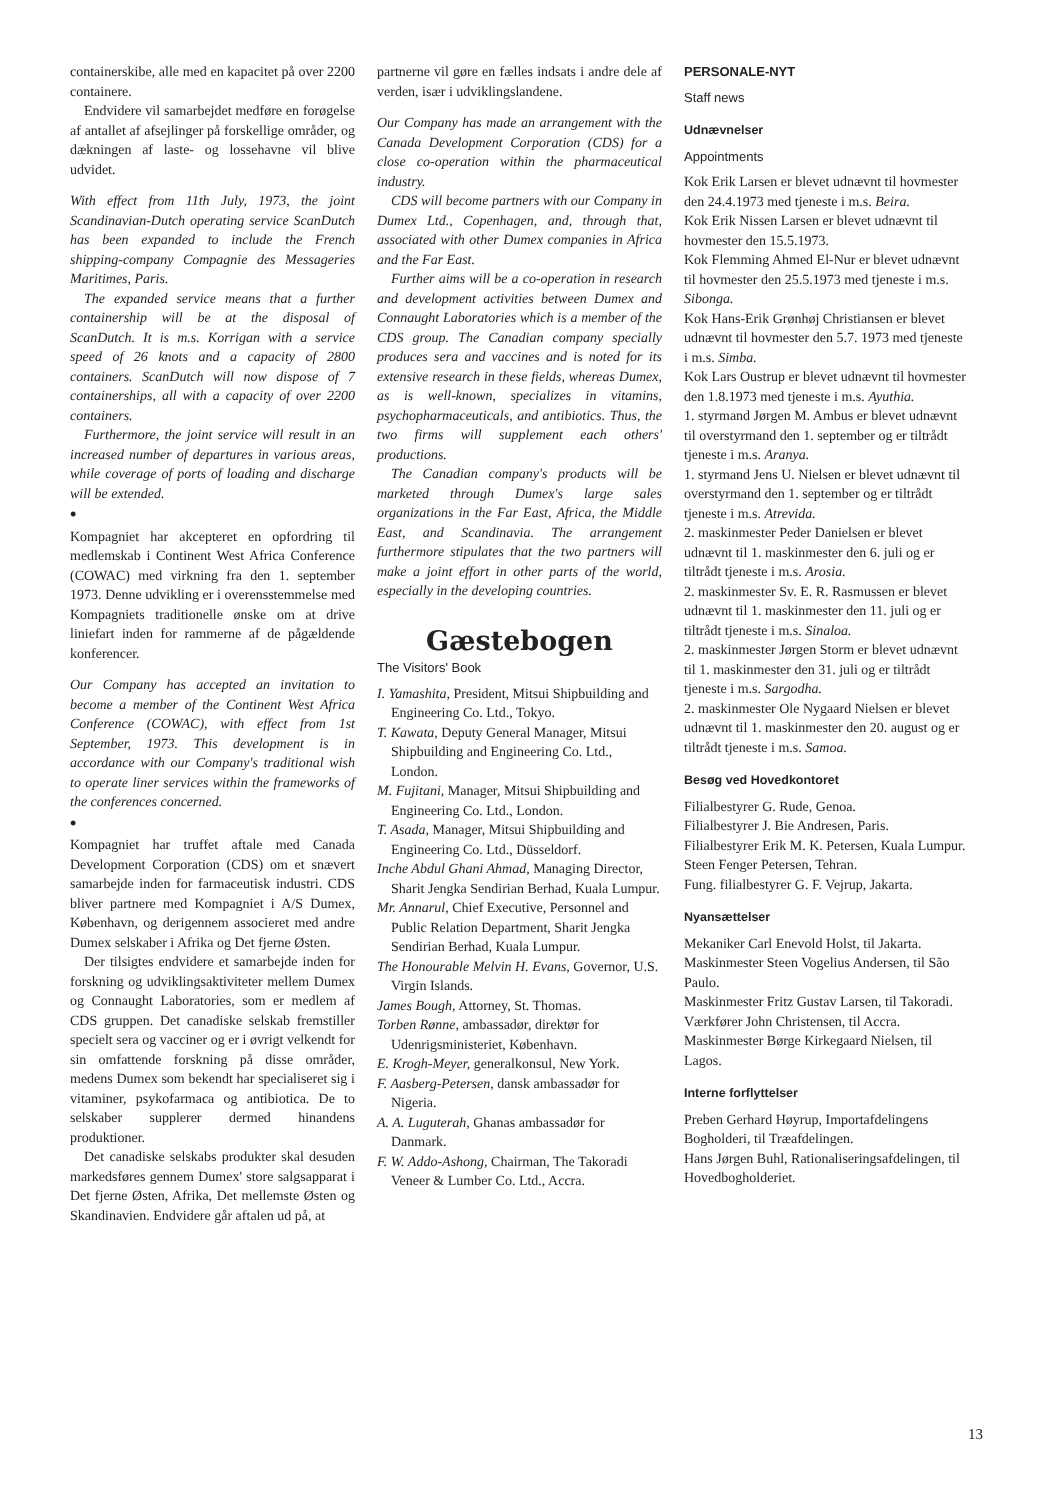containerskibe, alle med en kapacitet på over 2200 containere.
Endvidere vil samarbejdet medføre en forøgelse af antallet af afsejlinger på forskellige områder, og dækningen af laste- og lossehavne vil blive udvidet.
With effect from 11th July, 1973, the joint Scandinavian-Dutch operating service ScanDutch has been expanded to include the French shipping-company Compagnie des Messageries Maritimes, Paris.
The expanded service means that a further containership will be at the disposal of ScanDutch. It is m.s. Korrigan with a service speed of 26 knots and a capacity of 2800 containers. ScanDutch will now dispose of 7 containerships, all with a capacity of over 2200 containers.
Furthermore, the joint service will result in an increased number of departures in various areas, while coverage of ports of loading and discharge will be extended.
•
Kompagniet har akcepteret en opfordring til medlemskab i Continent West Africa Conference (COWAC) med virkning fra den 1. september 1973. Denne udvikling er i overensstemmelse med Kompagniets traditionelle ønske om at drive liniefart inden for rammerne af de pågældende konferencer.
Our Company has accepted an invitation to become a member of the Continent West Africa Conference (COWAC), with effect from 1st September, 1973. This development is in accordance with our Company's traditional wish to operate liner services within the frameworks of the conferences concerned.
•
Kompagniet har truffet aftale med Canada Development Corporation (CDS) om et snævert samarbejde inden for farmaceutisk industri. CDS bliver partnere med Kompagniet i A/S Dumex, København, og derigennem associeret med andre Dumex selskaber i Afrika og Det fjerne Østen.
Der tilsigtes endvidere et samarbejde inden for forskning og udviklingsaktiviteter mellem Dumex og Connaught Laboratories, som er medlem af CDS gruppen. Det canadiske selskab fremstiller specielt sera og vacciner og er i øvrigt velkendt for sin omfattende forskning på disse områder, medens Dumex som bekendt har specialiseret sig i vitaminer, psykofarmaca og antibiotica. De to selskaber supplerer dermed hinandens produktioner.
Det canadiske selskabs produkter skal desuden markedsføres gennem Dumex' store salgsapparat i Det fjerne Østen, Afrika, Det mellemste Østen og Skandinavien. Endvidere går aftalen ud på, at
partnerne vil gøre en fælles indsats i andre dele af verden, især i udviklingslandene.
Our Company has made an arrangement with the Canada Development Corporation (CDS) for a close co-operation within the pharmaceutical industry.
CDS will become partners with our Company in Dumex Ltd., Copenhagen, and, through that, associated with other Dumex companies in Africa and the Far East.
Further aims will be a co-operation in research and development activities between Dumex and Connaught Laboratories which is a member of the CDS group. The Canadian company specially produces sera and vaccines and is noted for its extensive research in these fields, whereas Dumex, as is well-known, specializes in vitamins, psychopharmaceuticals, and antibiotics. Thus, the two firms will supplement each others' productions.
The Canadian company's products will be marketed through Dumex's large sales organizations in the Far East, Africa, the Middle East, and Scandinavia. The arrangement furthermore stipulates that the two partners will make a joint effort in other parts of the world, especially in the developing countries.
Gæstebogen
The Visitors' Book
I. Yamashita, President, Mitsui Shipbuilding and Engineering Co. Ltd., Tokyo.
T. Kawata, Deputy General Manager, Mitsui Shipbuilding and Engineering Co. Ltd., London.
M. Fujitani, Manager, Mitsui Shipbuilding and Engineering Co. Ltd., London.
T. Asada, Manager, Mitsui Shipbuilding and Engineering Co. Ltd., Düsseldorf.
Inche Abdul Ghani Ahmad, Managing Director, Sharit Jengka Sendirian Berhad, Kuala Lumpur.
Mr. Annarul, Chief Executive, Personnel and Public Relation Department, Sharit Jengka Sendirian Berhad, Kuala Lumpur.
The Honourable Melvin H. Evans, Governor, U.S. Virgin Islands.
James Bough, Attorney, St. Thomas.
Torben Rønne, ambassadør, direktør for Udenrigsministeriet, København.
E. Krogh-Meyer, generalkonsul, New York.
F. Aasberg-Petersen, dansk ambassadør for Nigeria.
A. A. Luguterah, Ghanas ambassadør for Danmark.
F. W. Addo-Ashong, Chairman, The Takoradi Veneer & Lumber Co. Ltd., Accra.
PERSONALE-NYT
Staff news
Udnævnelser
Appointments
Kok Erik Larsen er blevet udnævnt til hovmester den 24.4.1973 med tjeneste i m.s. Beira.
Kok Erik Nissen Larsen er blevet udnævnt til hovmester den 15.5.1973.
Kok Flemming Ahmed El-Nur er blevet udnævnt til hovmester den 25.5.1973 med tjeneste i m.s. Sibonga.
Kok Hans-Erik Grønhøj Christiansen er blevet udnævnt til hovmester den 5.7. 1973 med tjeneste i m.s. Simba.
Kok Lars Oustrup er blevet udnævnt til hovmester den 1.8.1973 med tjeneste i m.s. Ayuthia.
1. styrmand Jørgen M. Ambus er blevet udnævnt til overstyrmand den 1. september og er tiltrådt tjeneste i m.s. Aranya.
1. styrmand Jens U. Nielsen er blevet udnævnt til overstyrmand den 1. september og er tiltrådt tjeneste i m.s. Atrevida.
2. maskinmester Peder Danielsen er blevet udnævnt til 1. maskinmester den 6. juli og er tiltrådt tjeneste i m.s. Arosia.
2. maskinmester Sv. E. R. Rasmussen er blevet udnævnt til 1. maskinmester den 11. juli og er tiltrådt tjeneste i m.s. Sinaloa.
2. maskinmester Jørgen Storm er blevet udnævnt til 1. maskinmester den 31. juli og er tiltrådt tjeneste i m.s. Sargodha.
2. maskinmester Ole Nygaard Nielsen er blevet udnævnt til 1. maskinmester den 20. august og er tiltrådt tjeneste i m.s. Samoa.
Besøg ved Hovedkontoret
Filialbestyrer G. Rude, Genoa.
Filialbestyrer J. Bie Andresen, Paris.
Filialbestyrer Erik M. K. Petersen, Kuala Lumpur.
Steen Fenger Petersen, Tehran.
Fung. filialbestyrer G. F. Vejrup, Jakarta.
Nyansættelser
Mekaniker Carl Enevold Holst, til Jakarta.
Maskinmester Steen Vogelius Andersen, til São Paulo.
Maskinmester Fritz Gustav Larsen, til Takoradi.
Værkfører John Christensen, til Accra.
Maskinmester Børge Kirkegaard Nielsen, til Lagos.
Interne forflyttelser
Preben Gerhard Høyrup, Importafdelingens Bogholderi, til Træafdelingen.
Hans Jørgen Buhl, Rationaliseringsafdelingen, til Hovedbogholderiet.
13